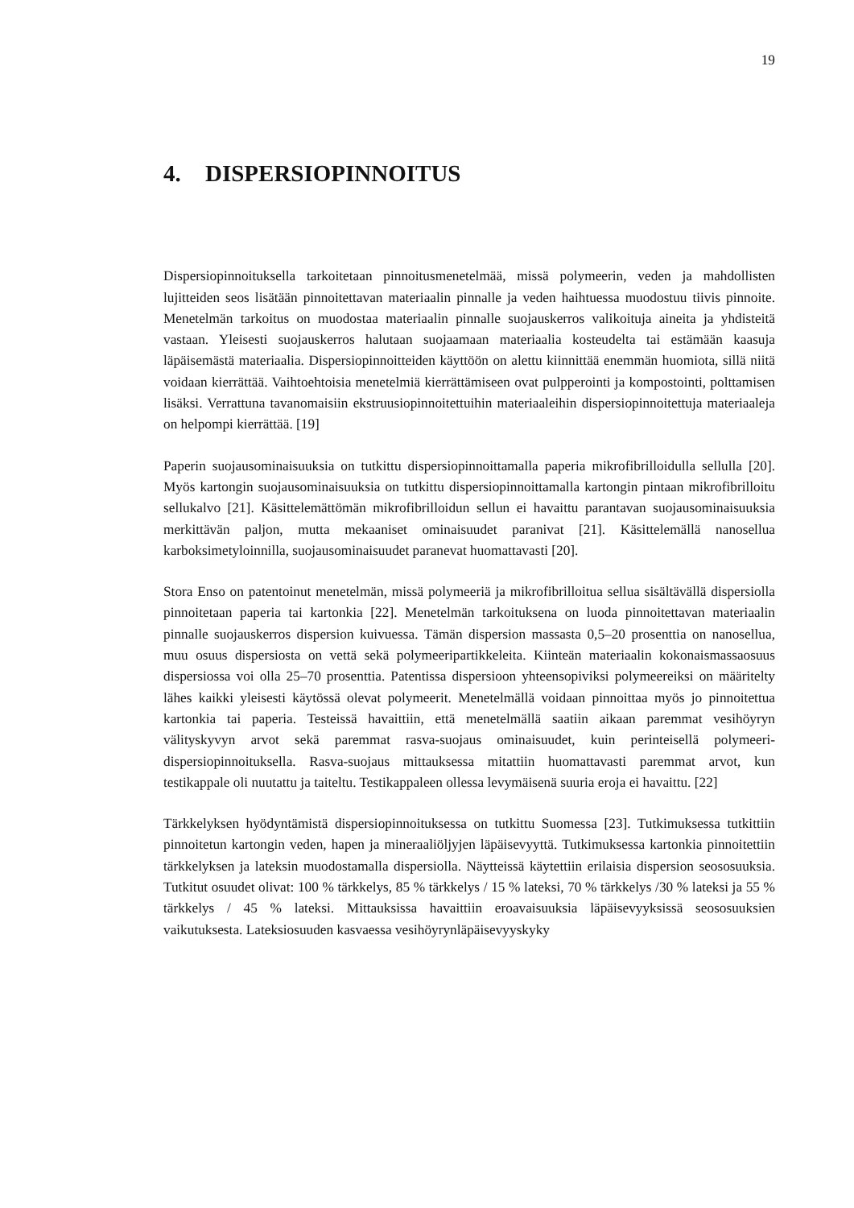19
4. DISPERSIOPINNOITUS
Dispersiopinnoituksella tarkoitetaan pinnoitusmenetelmää, missä polymeerin, veden ja mahdollisten lujitteiden seos lisätään pinnoitettavan materiaalin pinnalle ja veden haih­tuessa muodostuu tiivis pinnoite. Menetelmän tarkoitus on muodostaa materiaalin pin­nalle suojauskerros valikoituja aineita ja yhdisteitä vastaan. Yleisesti suojauskerros ha­lutaan suojaamaan materiaalia kosteudelta tai estämään kaasuja läpäisemästä materiaa­lia. Dispersiopinnoitteiden käyttöön on alettu kiinnittää enemmän huomiota, sillä niitä voidaan kierrättää. Vaihtoehtoisia menetelmiä kierrättämiseen ovat pulpperointi ja kompostointi, polttamisen lisäksi. Verrattuna tavanomaisiin ekstruusiopinnoitettuihin materiaaleihin dispersiopinnoitettuja materiaaleja on helpompi kierrättää. [19]
Paperin suojausominaisuuksia on tutkittu dispersiopinnoittamalla paperia mikrofibril­loidulla sellulla [20]. Myös kartongin suojausominaisuuksia on tutkittu dispersiopinnoit­tamalla kartongin pintaan mikrofibrilloitu sellukalvo [21]. Käsittelemättömän mikrofib­rilloidun sellun ei havaittu parantavan suojausominaisuuksia merkittävän paljon, mutta mekaaniset ominaisuudet paranivat [21]. Käsittelemällä nanosellua karboksimetyloin­nilla, suojausominaisuudet paranevat huomattavasti [20].
Stora Enso on patentoinut menetelmän, missä polymeeriä ja mikrofibrilloitua sellua si­sältävällä dispersiolla pinnoitetaan paperia tai kartonkia [22]. Menetelmän tarkoituksena on luoda pinnoitettavan materiaalin pinnalle suojauskerros dispersion kuivuessa. Tämän dispersion massasta 0,5–20 prosenttia on nanosellua, muu osuus dispersiosta on vettä sekä polymeeripartikkeleita. Kiinteän materiaalin kokonaismassaosuus dispersiossa voi olla 25–70 prosenttia. Patentissa dispersioon yhteensopiviksi polymeereiksi on määritel­ty lähes kaikki yleisesti käytössä olevat polymeerit. Menetelmällä voidaan pinnoittaa myös jo pinnoitettua kartonkia tai paperia. Testeissä havaittiin, että menetelmällä saatiin aikaan paremmat vesihöyryn välityskyvyn arvot sekä paremmat rasva-suojaus ominai­suudet, kuin perinteisellä polymeeri-dispersiopinnoituksella. Rasva-suojaus mittaukses­sa mitattiin huomattavasti paremmat arvot, kun testikappale oli nuutattu ja taiteltu. Tes­tikappaleen ollessa levymäisenä suuria eroja ei havaittu. [22]
Tärkkelyksen hyödyntämistä dispersiopinnoituksessa on tutkittu Suomessa [23]. Tutki­muksessa tutkittiin pinnoitetun kartongin veden, hapen ja mineraaliöljyjen läpäisevyyt­tä. Tutkimuksessa kartonkia pinnoitettiin tärkkelyksen ja lateksin muodostamalla dis­persiolla. Näytteissä käytettiin erilaisia dispersion seososuuksia. Tutkitut osuudet olivat: 100 % tärkkelys, 85 % tärkkelys / 15 % lateksi, 70 % tärkkelys /30 % lateksi ja 55 % tärkkelys / 45 % lateksi. Mittauksissa havaittiin eroavaisuuksia läpäisevyyksissä seososuuksien vaikutuksesta. Lateksiosuuden kasvaessa vesihöyrynläpäisevyyskyky